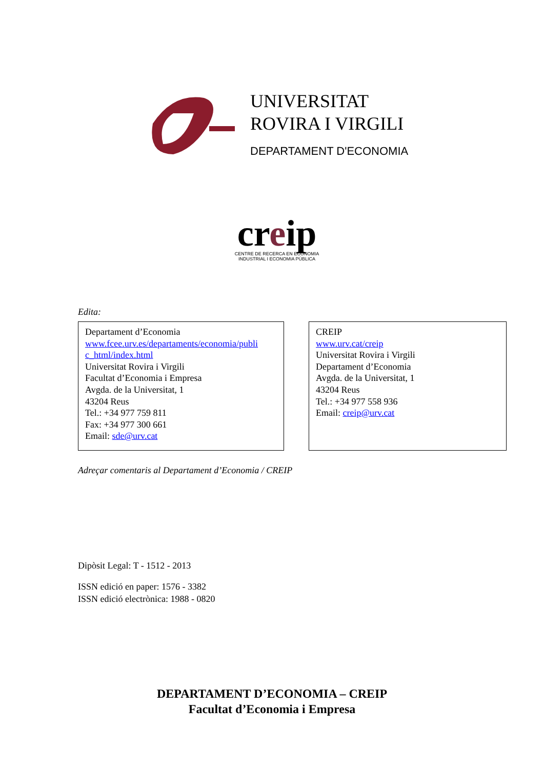UNIVERSITAT
ROVIRA I VIRGILI
DEPARTAMENT D'ECONOMIA
creip
CENTRE DE RECERCA EN ECONOMIA
INDUSTRIAL I ECONOMIA PÚBLICA
Edita:
Departament d’Economia
www.fcee.urv.es/departaments/economia/publi c_html/index.html
Universitat Rovira i Virgili
Facultat d’Economia i Empresa
Avgda. de la Universitat, 1
43204 Reus
Tel.: +34 977 759 811
Fax: +34 977 300 661
Email: sde@urv.cat
CREIP
www.urv.cat/creip
Universitat Rovira i Virgili
Departament d’Economia
Avgda. de la Universitat, 1
43204 Reus
Tel.: +34 977 558 936
Email: creip@urv.cat
Adreçar comentaris al Departament d’Economia / CREIP
Dipòsit Legal: T - 1512 - 2013
ISSN edició en paper: 1576 - 3382
ISSN edició electrònica: 1988 - 0820
DEPARTAMENT D’ECONOMIA – CREIP
Facultat d’Economia i Empresa